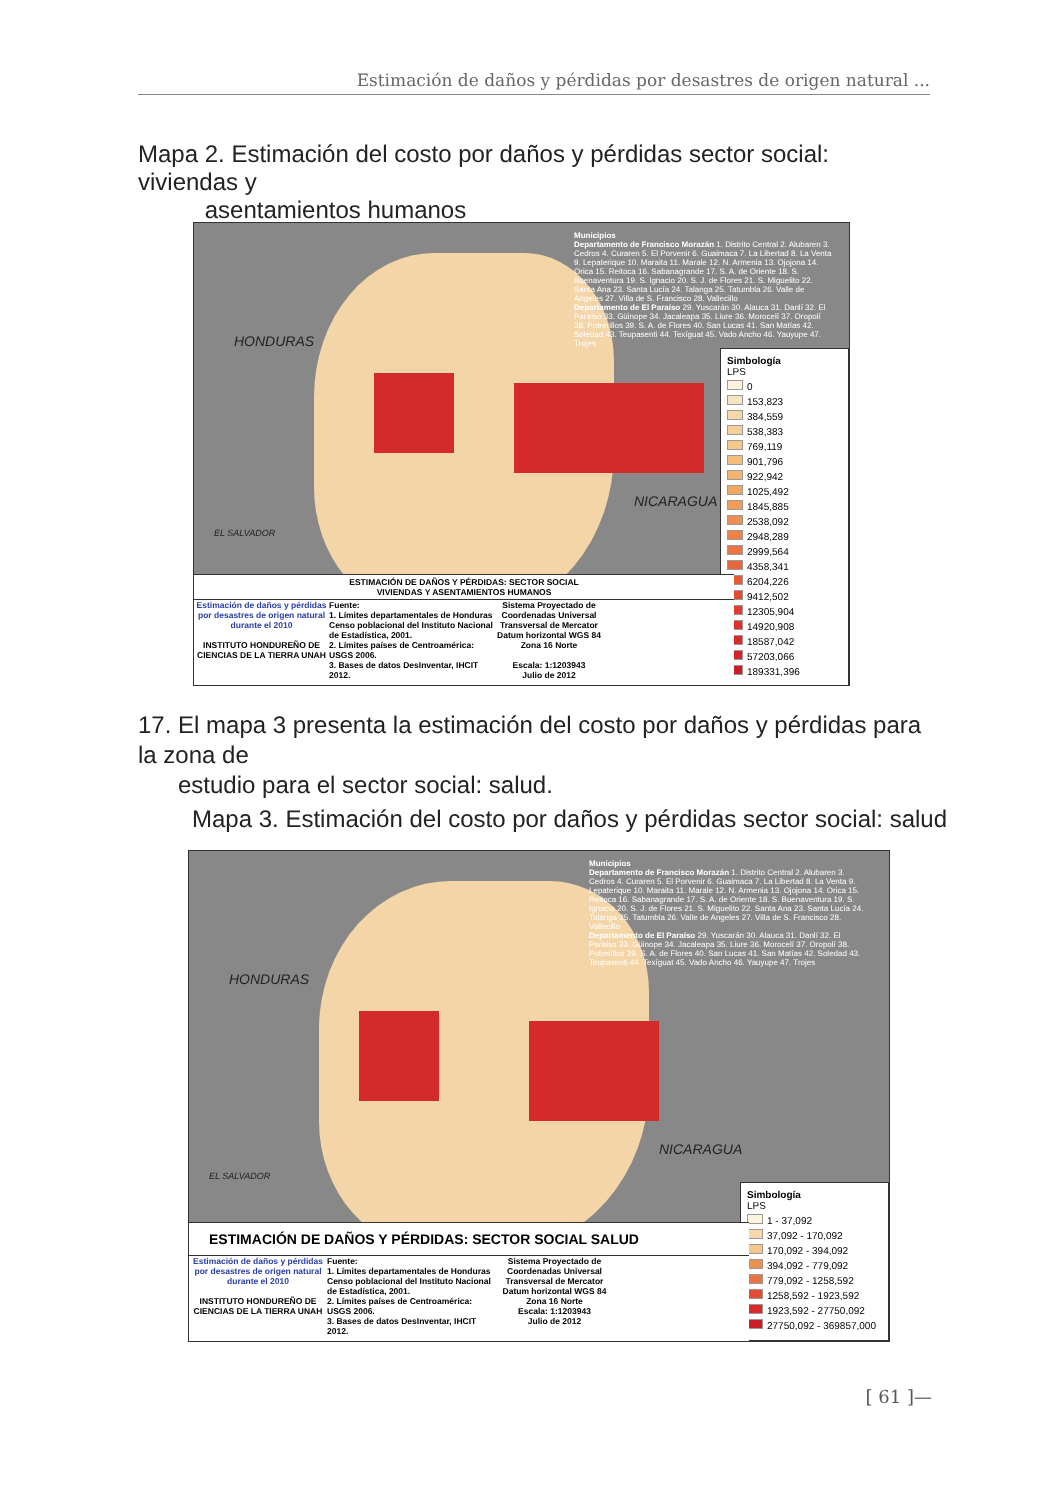Estimación de daños y pérdidas por desastres de origen natural ...
Mapa 2. Estimación del costo por daños y pérdidas sector social: viviendas y
asentamientos humanos
HONDURAS
NICARAGUA
EL SALVADOR
Municipios
Departamento de Francisco Morazán 1. Distrito Central 2. Alubaren 3. Cedros 4. Curaren 5. El Porvenir 6. Guaimaca 7. La Libertad 8. La Venta 9. Lepaterique 10. Maraita 11. Marale 12. N. Armenia 13. Ojojona 14. Orica 15. Reitoca 16. Sabanagrande 17. S. A. de Oriente 18. S. Buenaventura 19. S. Ignacio 20. S. J. de Flores 21. S. Miguelito 22. Santa Ana 23. Santa Lucía 24. Talanga 25. Tatumbla 26. Valle de Angeles 27. Villa de S. Francisco 28. Vallecillo
Departamento de El Paraíso 29. Yuscarán 30. Alauca 31. Danlí 32. El Paraíso 33. Güinope 34. Jacaleapa 35. Liure 36. Morocelí 37. Oropolí 38. Potrerillos 39. S. A. de Flores 40. San Lucas 41. San Matías 42. Soledad 43. Teupasenti 44. Texíguat 45. Vado Ancho 46. Yauyupe 47. Trojes
Simbología
LPS
0
153,823
384,559
538,383
769,119
901,796
922,942
1025,492
1845,885
2538,092
2948,289
2999,564
4358,341
6204,226
9412,502
12305,904
14920,908
18587,042
57203,066
189331,396
ESTIMACIÓN DE DAÑOS Y PÉRDIDAS: SECTOR SOCIAL
VIVIENDAS Y ASENTAMIENTOS HUMANOS
Estimación de daños y pérdidas por desastres de origen natural durante el 2010
INSTITUTO HONDUREÑO DE CIENCIAS DE LA TIERRA UNAH
Fuente:
1. Límites departamentales de Honduras Censo poblacional del Instituto Nacional de Estadística, 2001.
2. Límites países de Centroamérica: USGS 2006.
3. Bases de datos DesInventar, IHCIT 2012.
Sistema Proyectado de Coordenadas Universal Transversal de Mercator Datum horizontal WGS 84 Zona 16 Norte
Escala: 1:1203943
Julio de 2012
17. El mapa 3 presenta la estimación del costo por daños y pérdidas para la zona de
estudio para el sector social: salud.
Mapa 3. Estimación del costo por daños y pérdidas sector social: salud
HONDURAS
NICARAGUA
EL SALVADOR
Municipios
Departamento de Francisco Morazán 1. Distrito Central 2. Alubaren 3. Cedros 4. Curaren 5. El Porvenir 6. Guaimaca 7. La Libertad 8. La Venta 9. Lepaterique 10. Maraita 11. Marale 12. N. Armenia 13. Ojojona 14. Orica 15. Reitoca 16. Sabanagrande 17. S. A. de Oriente 18. S. Buenaventura 19. S. Ignacio 20. S. J. de Flores 21. S. Miguelito 22. Santa Ana 23. Santa Lucía 24. Talanga 25. Tatumbla 26. Valle de Angeles 27. Villa de S. Francisco 28. Vallecillo
Departamento de El Paraíso 29. Yuscarán 30. Alauca 31. Danlí 32. El Paraíso 33. Güinope 34. Jacaleapa 35. Liure 36. Morocelí 37. Oropolí 38. Potrerillos 39. S. A. de Flores 40. San Lucas 41. San Matías 42. Soledad 43. Teupasenti 44. Texíguat 45. Vado Ancho 46. Yauyupe 47. Trojes
Simbología
LPS
1 - 37,092
37,092 - 170,092
170,092 - 394,092
394,092 - 779,092
779,092 - 1258,592
1258,592 - 1923,592
1923,592 - 27750,092
27750,092 - 369857,000
ESTIMACIÓN DE DAÑOS Y PÉRDIDAS: SECTOR SOCIAL SALUD
Estimación de daños y pérdidas por desastres de origen natural durante el 2010
INSTITUTO HONDUREÑO DE CIENCIAS DE LA TIERRA UNAH
Fuente:
1. Límites departamentales de Honduras Censo poblacional del Instituto Nacional de Estadística, 2001.
2. Límites países de Centroamérica: USGS 2006.
3. Bases de datos DesInventar, IHCIT 2012.
Sistema Proyectado de Coordenadas Universal Transversal de Mercator Datum horizontal WGS 84 Zona 16 Norte
Escala: 1:1203943
Julio de 2012
[ 61 ]—